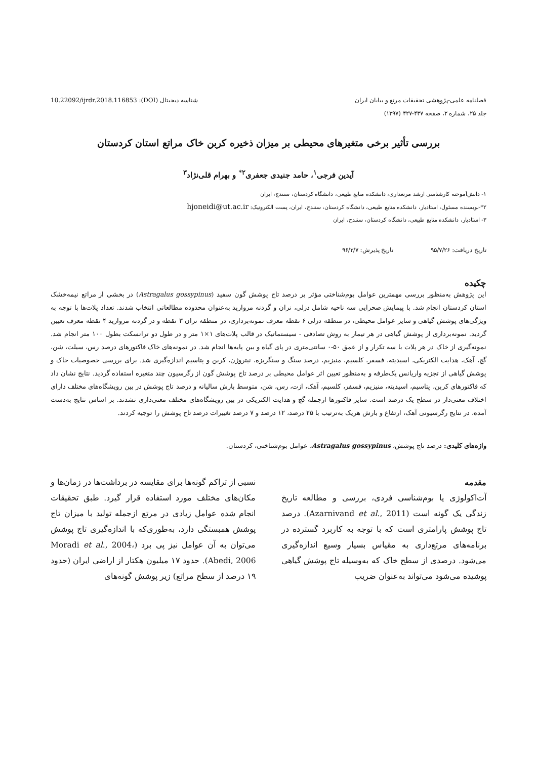فصلنامه علمی-پژوهشی تحقیقات مرتع و بیابان ایران
جلد ۲۵، شماره ۲، صفحه ۴۳۷-۴۲۷ (۱۳۹۷)
شناسه دیجیتال (DOI): 10.22092/ijrdr.2018.116853
بررسی تأثیر برخی متغیرهای محیطی بر میزان ذخیره کربن خاک مراتع استان کردستان
آیدین فرجی<sup>۱</sup>، حامد جنیدی جعفری<sup>۲*</sup> و بهرام قلی‌نژاد<sup>۳</sup>
۱- دانش‌آموخته کارشناسی ارشد مرتعداری، دانشکده منابع طبیعی، دانشگاه کردستان، سنندج، ایران
۲*-نویسنده مسئول، استادیار، دانشکده منابع طبیعی، دانشگاه کردستان، سنندج، ایران، پست الکترونیک: hjoneidi@ut.ac.ir
۳- استادیار، دانشکده منابع طبیعی، دانشگاه کردستان، سنندج، ایران
تاریخ دریافت: ۹۵/۷/۲۶ تاریخ پذیرش: ۹۶/۳/۷
چکیده
این پژوهش به‌منظور بررسی مهمترین عوامل بوم‌شناختی مؤثر بر درصد تاج پوشش گون سفید (Astragalus gossypinus) در بخشی از مراتع نیمه‌خشک استان کردستان انجام شد. با پیمایش صحرایی سه ناحیه شامل دزلی، نران و گردنه مروارید به‌عنوان محدوده مطالعاتی انتخاب شدند. تعداد پلات‌ها با توجه به ویژگی‌های پوشش گیاهی و سایر عوامل محیطی، در منطقه دزلی ۶ نقطه معرف نمونه‌برداری، در منطقه نران ۳ نقطه و در گردنه مروارید ۴ نقطه معرف تعیین گردید. نمونه‌برداری از پوشش گیاهی در هر تیمار به روش تصادفی - سیستماتیک در قالب پلات‌های ۱×۱ متر و در طول دو ترانسکت بطول ۱۰۰ متر انجام شد. نمونه‌گیری از خاک در هر پلات با سه تکرار و از عمق ۵۰-۰ سانتی‌متری در پای گیاه و بین پایه‌ها انجام شد. در نمونه‌های خاک فاکتورهای درصد رس، سیلت، شن، گچ، آهک، هدایت الکتریکی، اسیدیته، فسفر، کلسیم، منیزیم، درصد سنگ و سنگریزه، نیتروژن، کربن و پتاسیم اندازه‌گیری شد. برای بررسی خصوصیات خاک و پوشش گیاهی از تجزیه واریانس یک‌طرفه و به‌منظور تعیین اثر عوامل محیطی بر درصد تاج پوشش گون از رگرسیون چند متغیره استفاده گردید. نتایج نشان داد که فاکتورهای کربن، پتاسیم، اسیدیته، منیزیم، فسفر، کلسیم، آهک، ازت، رس، شن، متوسط بارش سالیانه و درصد تاج پوشش در بین رویشگاه‌های مختلف دارای اختلاف معنی‌دار در سطح یک درصد است. سایر فاکتورها ازجمله گچ و هدایت الکتریکی در بین رویشگاه‌های مختلف معنی‌داری نشدند. بر اساس نتایج به‌دست آمده، در نتایج رگرسیونی آهک، ارتفاع و بارش هریک به‌ترتیب با ۲۵ درصد، ۱۲ درصد و ۷ درصد تغییرات درصد تاج پوشش را توجیه کردند.
واژه‌های کلیدی: درصد تاج پوشش، Astragalus gossypinus، عوامل بوم‌شناختی، کردستان.
مقدمه
آت‌اکولوژی یا بوم‌شناسی فردی، بررسی و مطالعه تاریخ زندگی یک گونه است (Azarnivand et al., 2011). درصد تاج پوشش پارامتری است که با توجه به کاربرد گسترده در برنامه‌های مرتع‌داری به مقیاس بسیار وسیع اندازه‌گیری می‌شود. درصدی از سطح خاک که به‌وسیله تاج پوشش گیاهی پوشیده می‌شود می‌تواند به‌عنوان ضریب
نسبی از تراکم گونه‌ها برای مقایسه در برداشت‌ها در زمان‌ها و مکان‌های مختلف مورد استفاده قرار گیرد. طبق تحقیقات انجام شده عوامل زیادی در مرتع ازجمله تولید با میزان تاج پوشش همبستگی دارد، به‌طوری‌که با اندازه‌گیری تاج پوشش می‌توان به آن عوامل نیز پی برد (Moradi et al., 2004، Abedi, 2006). حدود ۱۷ میلیون هکتار از اراضی ایران (حدود ۱۹ درصد از سطح مراتع) زیر پوشش گونه‌های